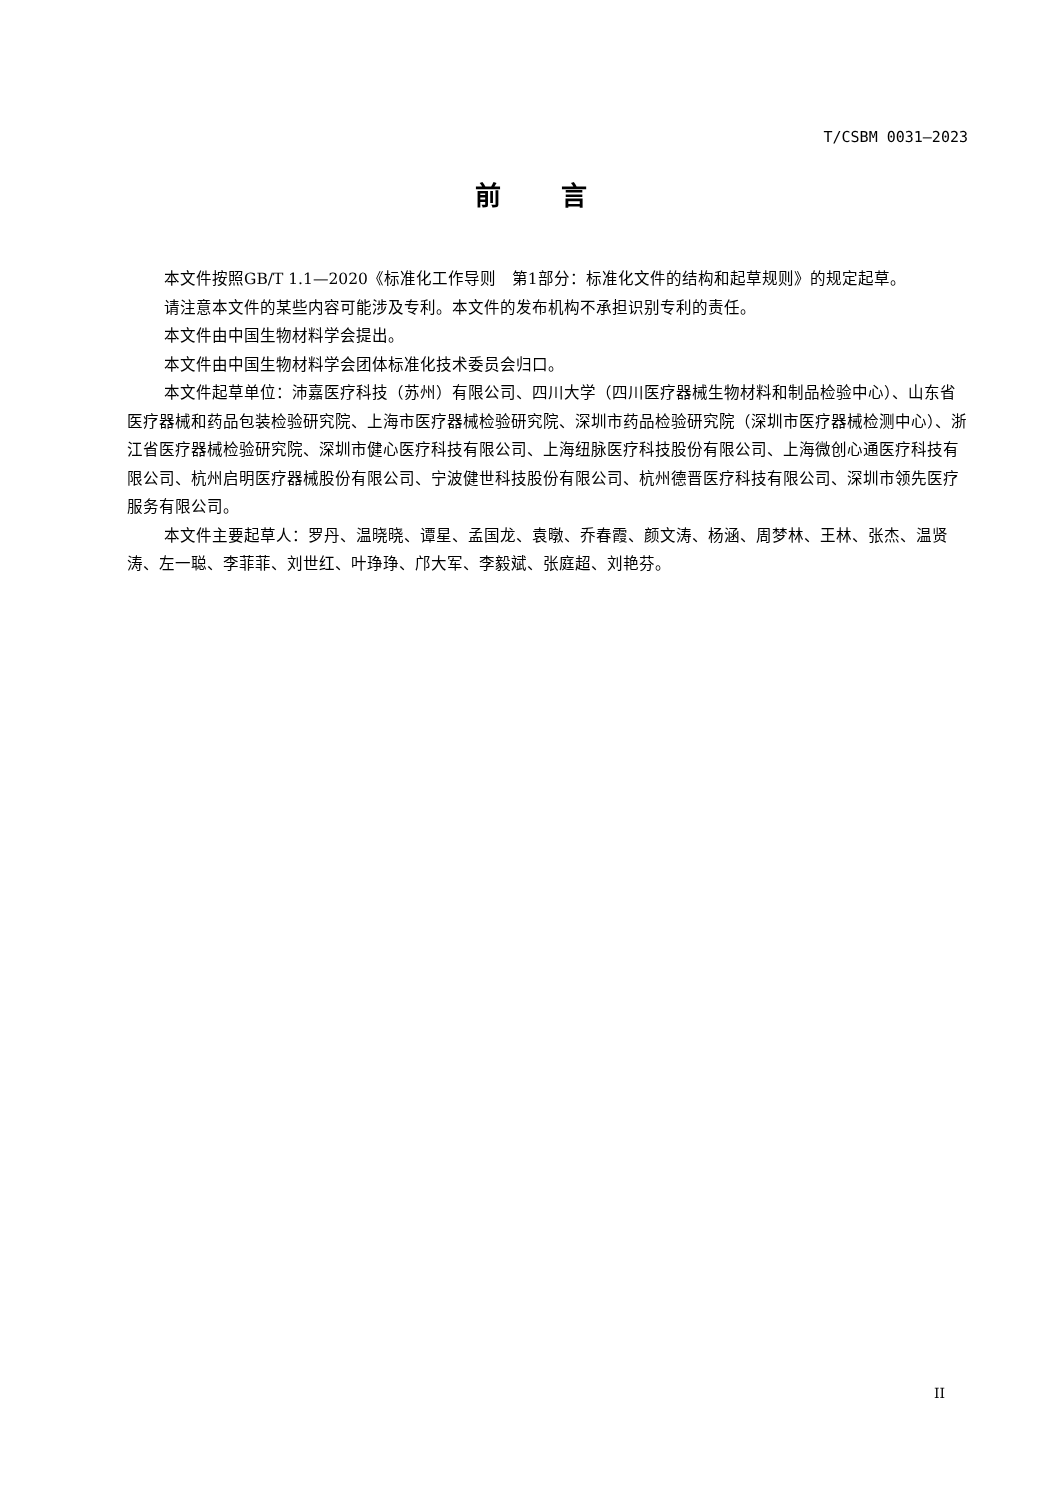T/CSBM 0031—2023
前言
本文件按照GB/T 1.1—2020《标准化工作导则　第1部分：标准化文件的结构和起草规则》的规定起草。
请注意本文件的某些内容可能涉及专利。本文件的发布机构不承担识别专利的责任。
本文件由中国生物材料学会提出。
本文件由中国生物材料学会团体标准化技术委员会归口。
本文件起草单位：沛嘉医疗科技（苏州）有限公司、四川大学（四川医疗器械生物材料和制品检验中心）、山东省医疗器械和药品包装检验研究院、上海市医疗器械检验研究院、深圳市药品检验研究院（深圳市医疗器械检测中心）、浙江省医疗器械检验研究院、深圳市健心医疗科技有限公司、上海纽脉医疗科技股份有限公司、上海微创心通医疗科技有限公司、杭州启明医疗器械股份有限公司、宁波健世科技股份有限公司、杭州德晋医疗科技有限公司、深圳市领先医疗服务有限公司。
本文件主要起草人：罗丹、温晓晓、谭星、孟国龙、袁暾、乔春霞、颜文涛、杨涵、周梦林、王林、张杰、温贤涛、左一聪、李菲菲、刘世红、叶琤琤、邝大军、李毅斌、张庭超、刘艳芬。
II